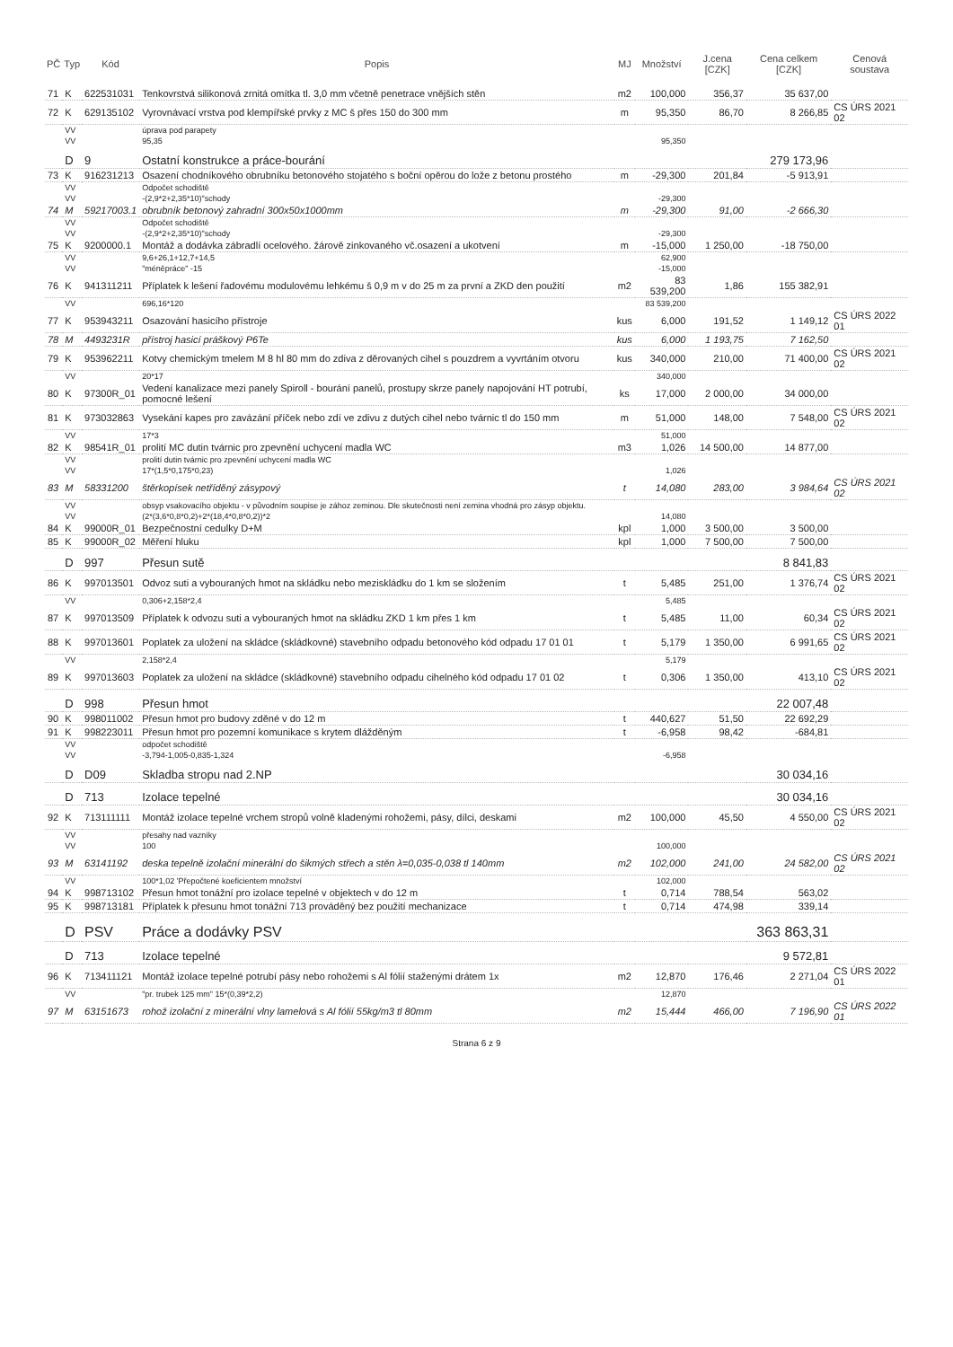| PČ | Typ | Kód | Popis | MJ | Množství | J.cena [CZK] | Cena celkem [CZK] | Cenová soustava |
| --- | --- | --- | --- | --- | --- | --- | --- | --- |
| 71 | K | 622531031 | Tenkovrstvá silikonová zrnitá omítka tl. 3,0 mm včetně penetrace vnějších stěn | m2 | 100,000 | 356,37 | 35 637,00 | |
| 72 | K | 629135102 | Vyrovnávací vrstva pod klempířské prvky z MC š přes 150 do 300 mm | m | 95,350 | 86,70 | 8 266,85 | CS ÚRS 2021 02 |
| | VV | | úprava pod parapety | | | | | |
| | VV | | 95,35 | | 95,350 | | | |
| | D | 9 | Ostatní konstrukce a práce-bourání | | | | 279 173,96 | |
| 73 | K | 916231213 | Osazení chodníkového obrubníku betonového stojatého s boční opěrou do lože z betonu prostého | m | -29,300 | 201,84 | -5 913,91 | |
| | VV | | Odpočet schodiště | | | | | |
| | VV | | -(2,9*2+2,35*10)"schody | | -29,300 | | | |
| 74 | M | 59217003.1 | obrubník betonový zahradní 300x50x1000mm | m | -29,300 | 91,00 | -2 666,30 | |
| | VV | | Odpočet schodiště | | | | | |
| | VV | | -(2,9*2+2,35*10)"schody | | -29,300 | | | |
| 75 | K | 9200000.1 | Montáž a dodávka zábradlí ocelového. žárově zinkovaného vč.osazení a ukotvení | m | -15,000 | 1 250,00 | -18 750,00 | |
| | VV | | 9,6+26,1+12,7+14,5 | | 62,900 | | | |
| | VV | | "méněpráce" -15 | | -15,000 | | | |
| 76 | K | 941311211 | Příplatek k lešení řadovému modulovému lehkému š 0,9 m v do 25 m za první a ZKD den použití | m2 | 83 539,200 | 1,86 | 155 382,91 | |
| | VV | | 696,16*120 | | 83 539,200 | | | |
| 77 | K | 953943211 | Osazování hasicího přístroje | kus | 6,000 | 191,52 | 1 149,12 | CS ÚRS 2022 01 |
| 78 | M | 4493231R | přístroj hasicí práškový P6Te | kus | 6,000 | 1 193,75 | 7 162,50 | |
| 79 | K | 953962211 | Kotvy chemickým tmelem M 8 hl 80 mm do zdiva z děrovaných cihel s pouzdrem a vyvrtáním otvoru | kus | 340,000 | 210,00 | 71 400,00 | CS ÚRS 2021 02 |
| | VV | | 20*17 | | 340,000 | | | |
| 80 | K | 97300R_01 | Vedení kanalizace mezi panely Spiroll - bourání panelů, prostupy skrze panely napojování HT potrubí, pomocné lešení | ks | 17,000 | 2 000,00 | 34 000,00 | |
| 81 | K | 973032863 | Vysekání kapes pro zavázání příček nebo zdí ve zdivu z dutých cihel nebo tvárnic tl do 150 mm | m | 51,000 | 148,00 | 7 548,00 | CS ÚRS 2021 02 |
| | VV | | 17*3 | | 51,000 | | | |
| 82 | K | 98541R_01 | prolití MC dutin tvárnic pro zpevnění uchycení madla WC | m3 | 1,026 | 14 500,00 | 14 877,00 | |
| | VV | | prolití dutin tvárnic pro zpevnění uchycení madla WC | | | | | |
| | VV | | 17*(1,5*0,175*0,23) | | 1,026 | | | |
| 83 | M | 58331200 | štěrkopísek netříděný zásypový | t | 14,080 | 283,00 | 3 984,64 | CS ÚRS 2021 02 |
| | VV | | obsyp vsakovacího objektu - v původním soupise je zához zeminou. Dle skutečnosti není zemina vhodná pro zásyp objektu. | | | | | |
| | VV | | (2*(3,6*0,8*0,2)+2*(18,4*0,8*0,2))*2 | | 14,080 | | | |
| 84 | K | 99000R_01 | Bezpečnostní cedulky D+M | kpl | 1,000 | 3 500,00 | 3 500,00 | |
| 85 | K | 99000R_02 | Měření hluku | kpl | 1,000 | 7 500,00 | 7 500,00 | |
| | D | 997 | Přesun sutě | | | | 8 841,83 | |
| 86 | K | 997013501 | Odvoz suti a vybouraných hmot na skládku nebo meziskládku do 1 km se složením | t | 5,485 | 251,00 | 1 376,74 | CS ÚRS 2021 02 |
| | VV | | 0,306+2,158*2,4 | | 5,485 | | | |
| 87 | K | 997013509 | Příplatek k odvozu suti a vybouraných hmot na skládku ZKD 1 km přes 1 km | t | 5,485 | 11,00 | 60,34 | CS ÚRS 2021 02 |
| 88 | K | 997013601 | Poplatek za uložení na skládce (skládkovné) stavebního odpadu betonového kód odpadu 17 01 01 | t | 5,179 | 1 350,00 | 6 991,65 | CS ÚRS 2021 02 |
| | VV | | 2,158*2,4 | | 5,179 | | | |
| 89 | K | 997013603 | Poplatek za uložení na skládce (skládkovné) stavebního odpadu cihelného kód odpadu 17 01 02 | t | 0,306 | 1 350,00 | 413,10 | CS ÚRS 2021 02 |
| | D | 998 | Přesun hmot | | | | 22 007,48 | |
| 90 | K | 998011002 | Přesun hmot pro budovy zděné v do 12 m | t | 440,627 | 51,50 | 22 692,29 | |
| 91 | K | 998223011 | Přesun hmot pro pozemní komunikace s krytem dlážděným | t | -6,958 | 98,42 | -684,81 | |
| | VV | | odpočet schodiště | | | | | |
| | VV | | -3,794-1,005-0,835-1,324 | | -6,958 | | | |
| | D | D09 | Skladba stropu nad 2.NP | | | | 30 034,16 | |
| | D | 713 | Izolace tepelné | | | | 30 034,16 | |
| 92 | K | 713111111 | Montáž izolace tepelné vrchem stropů volně kladenými rohožemi, pásy, dílci, deskami | m2 | 100,000 | 45,50 | 4 550,00 | CS ÚRS 2021 02 |
| | VV | | přesahy nad vazníky | | | | | |
| | VV | | 100 | | 100,000 | | | |
| 93 | M | 63141192 | deska tepelně izolační minerální do šikmých střech a stěn λ=0,035-0,038 tl 140mm | m2 | 102,000 | 241,00 | 24 582,00 | CS ÚRS 2021 02 |
| | VV | | 100*1,02 'Přepočtené koeficientem množství | | 102,000 | | | |
| 94 | K | 998713102 | Přesun hmot tonážní pro izolace tepelné v objektech v do 12 m | t | 0,714 | 788,54 | 563,02 | |
| 95 | K | 998713181 | Příplatek k přesunu hmot tonážní 713 prováděný bez použití mechanizace | t | 0,714 | 474,98 | 339,14 | |
| | D | PSV | Práce a dodávky PSV | | | | 363 863,31 | |
| | D | 713 | Izolace tepelné | | | | 9 572,81 | |
| 96 | K | 713411121 | Montáž izolace tepelné potrubí pásy nebo rohožemi s Al fólií staženými drátem 1x | m2 | 12,870 | 176,46 | 2 271,04 | CS ÚRS 2022 01 |
| | VV | | "pr. trubek 125 mm" 15*(0,39*2,2) | | 12,870 | | | |
| 97 | M | 63151673 | rohož izolační z minerální vlny lamelová s Al fólií 55kg/m3 tl 80mm | m2 | 15,444 | 466,00 | 7 196,90 | CS ÚRS 2022 01 |
Strana 6 z 9